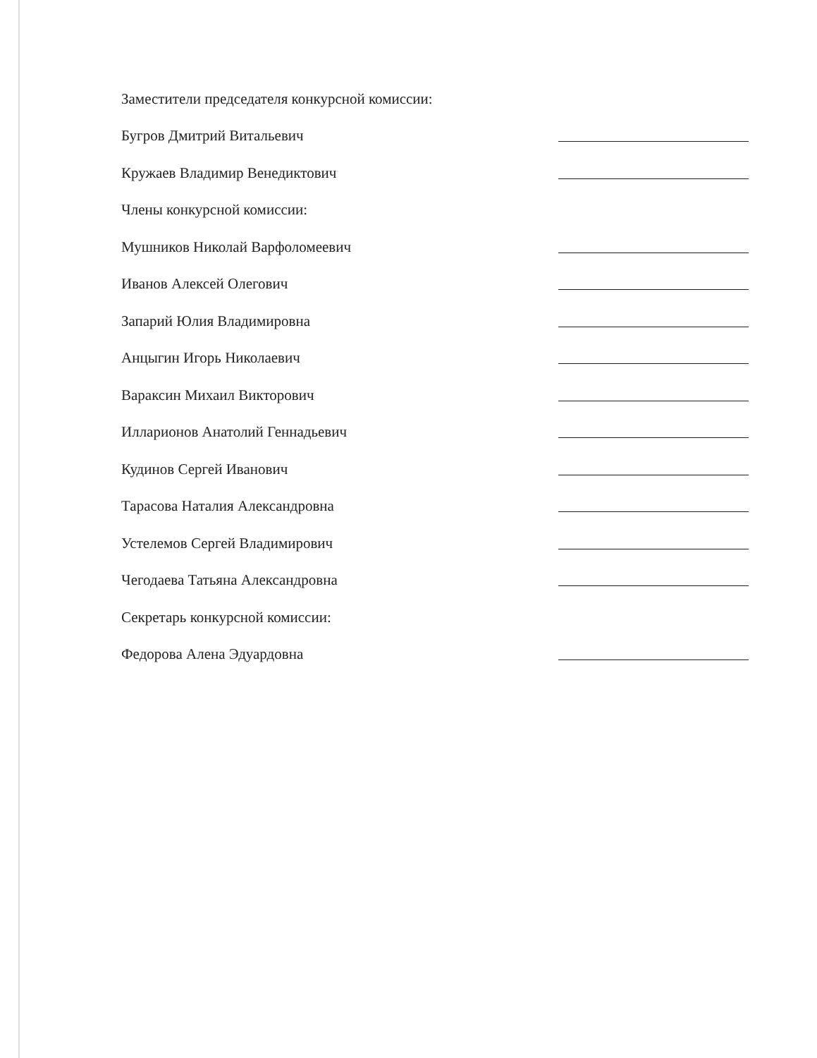Заместители председателя конкурсной комиссии:
Бугров Дмитрий Витальевич
Кружаев Владимир Венедиктович
Члены конкурсной комиссии:
Мушников Николай Варфоломеевич
Иванов Алексей Олегович
Запарий Юлия Владимировна
Анцыгин Игорь Николаевич
Вараксин Михаил Викторович
Илларионов Анатолий Геннадьевич
Кудинов Сергей Иванович
Тарасова Наталия Александровна
Устелемов Сергей Владимирович
Чегодаева Татьяна Александровна
Секретарь конкурсной комиссии:
Федорова Алена Эдуардовна